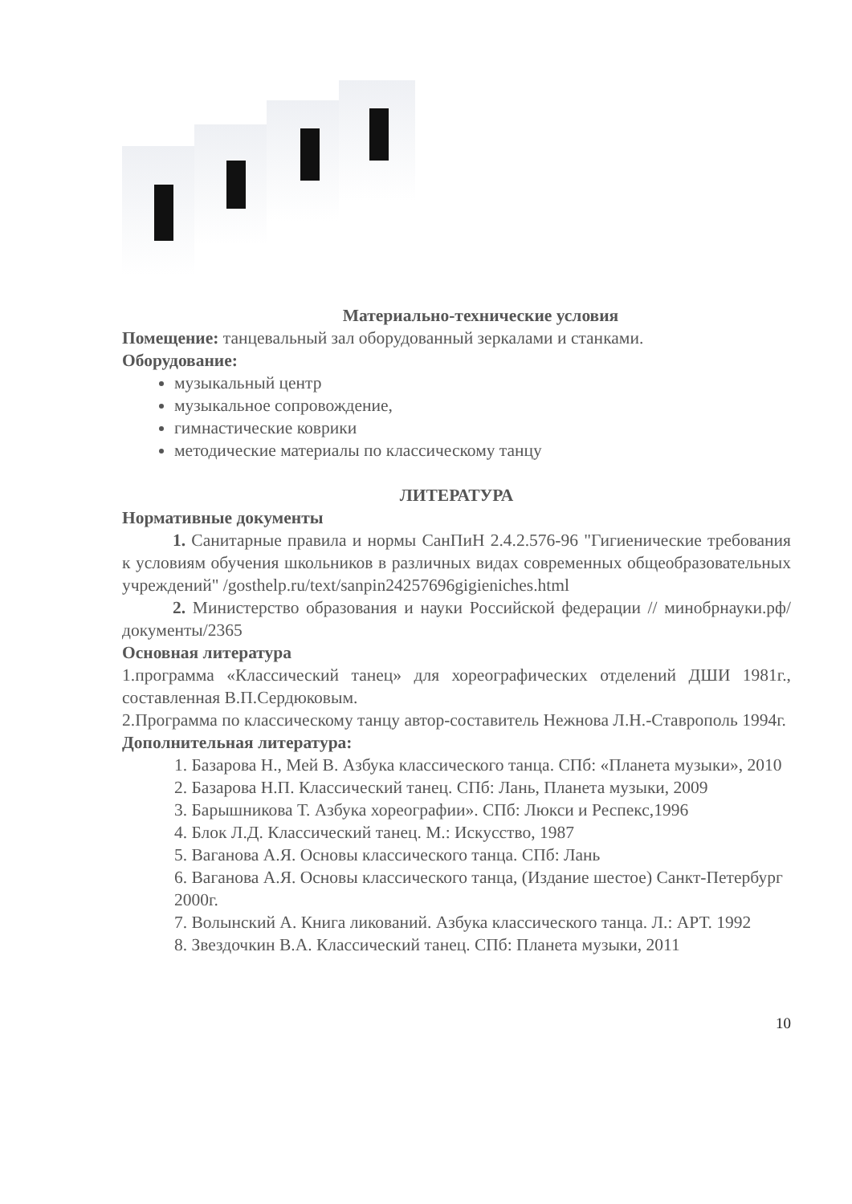Материально-технические условия
Помещение: танцевальный зал оборудованный зеркалами и станками.
Оборудование:
музыкальный центр
музыкальное сопровождение,
гимнастические коврики
методические материалы по классическому танцу
ЛИТЕРАТУРА
Нормативные документы
1. Санитарные правила и нормы СанПиН 2.4.2.576-96 "Гигиенические требования к условиям обучения школьников в различных видах современных общеобразовательных учреждений" /gosthelp.ru/text/sanpin24257696gigieniches.html
2. Министерство образования и науки Российской федерации // минобрнауки.рф/документы/2365
Основная литература
1.программа «Классический танец» для хореографических отделений ДШИ 1981г., составленная В.П.Сердюковым.
2.Программа по классическому танцу автор-составитель Нежнова Л.Н.-Ставрополь 1994г.
Дополнительная литература:
1. Базарова Н., Мей В. Азбука классического танца. СПб: «Планета музыки», 2010
2. Базарова Н.П. Классический танец. СПб: Лань, Планета музыки, 2009
3. Барышникова Т. Азбука хореографии». СПб: Люкси и Респекс,1996
4. Блок Л.Д. Классический танец. М.: Искусство, 1987
5. Ваганова А.Я. Основы классического танца. СПб: Лань
6. Ваганова А.Я. Основы классического танца, (Издание шестое) Санкт-Петербург 2000г.
7. Волынский А. Книга ликований. Азбука классического танца. Л.: АРТ. 1992
8. Звездочкин В.А. Классический танец. СПб: Планета музыки, 2011
10